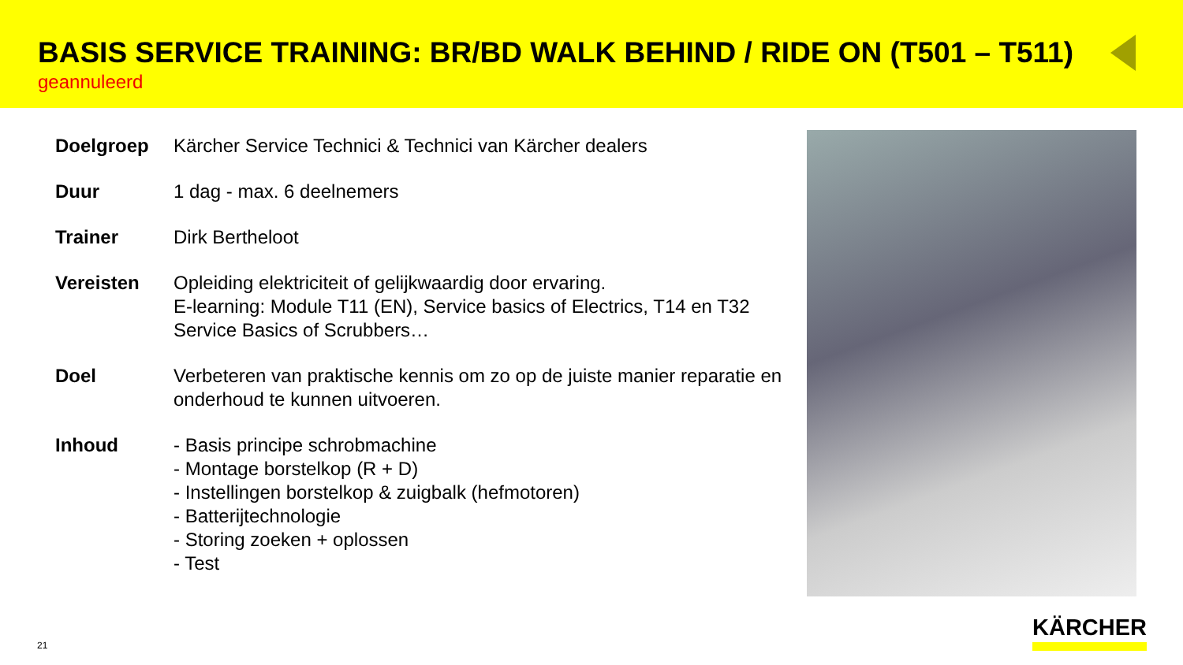BASIS SERVICE TRAINING: BR/BD WALK BEHIND / RIDE ON (T501 – T511)
geannuleerd
| Doelgroep | Kärcher Service Technici & Technici van Kärcher dealers |
| Duur | 1 dag - max. 6 deelnemers |
| Trainer | Dirk Bertheloot |
| Vereisten | Opleiding elektriciteit of gelijkwaardig door ervaring. E-learning: Module T11 (EN), Service basics of Electrics, T14 en T32 Service Basics of Scrubbers… |
| Doel | Verbeteren van praktische kennis om zo op de juiste manier reparatie en onderhoud te kunnen uitvoeren. |
| Inhoud | - Basis principe schrobmachine - Montage borstelkop (R + D) - Instellingen borstelkop & zuigbalk (hefmotoren) - Batterijtechnologie - Storing zoeken + oplossen - Test |
21
KÄRCHER